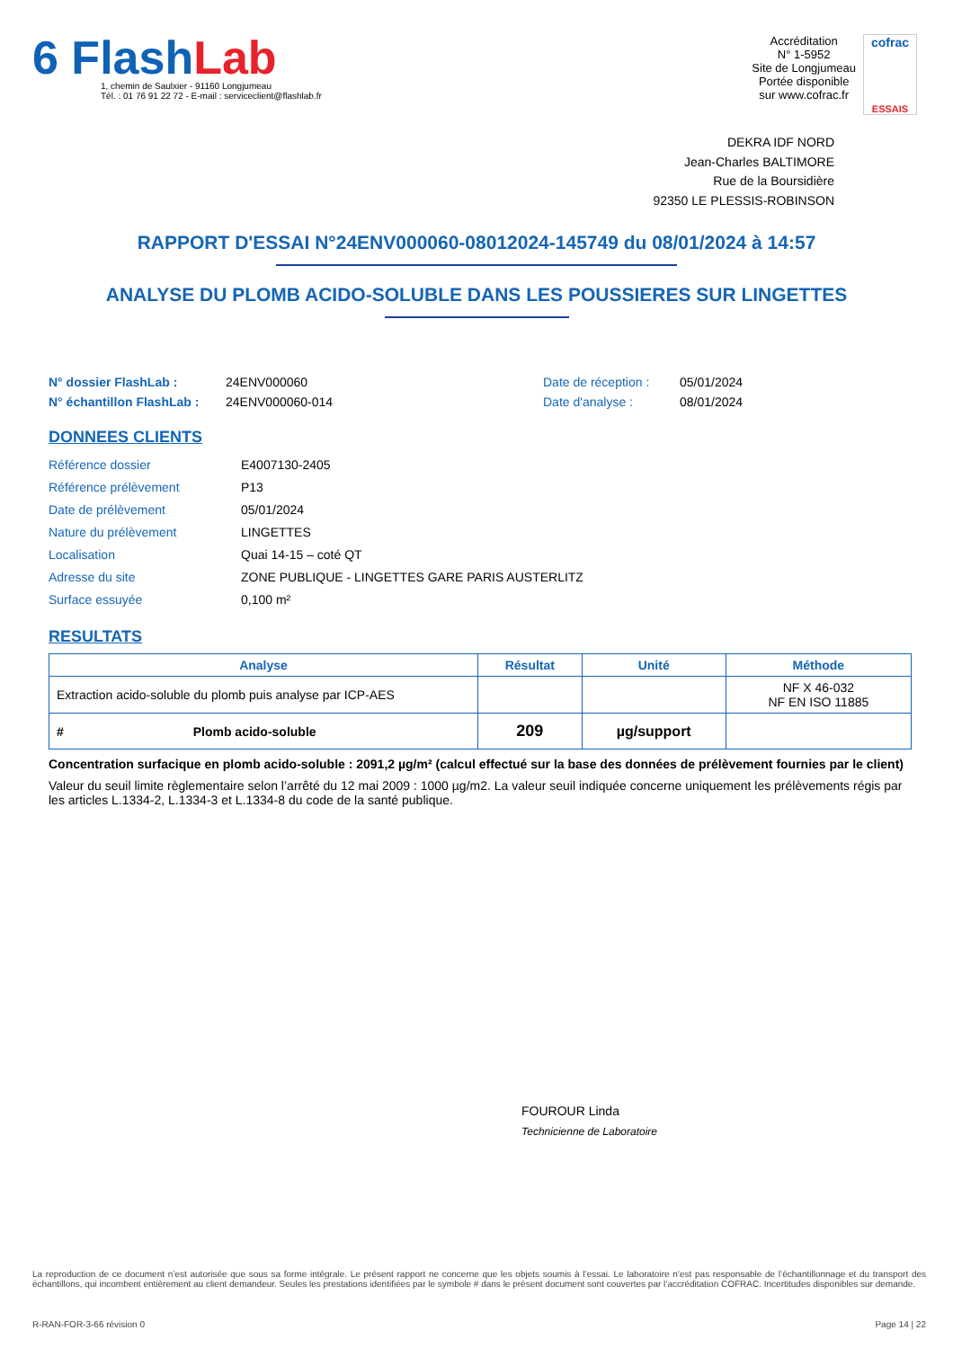6 Flash Lab
1, chemin de Saulxier - 91160 Longjumeau
Tél. : 01 76 91 22 72 - E-mail : serviceclient@flashlab.fr
Accréditation
N° 1-5952
Site de Longjumeau
Portée disponible
sur www.cofrac.fr
cofrac
ESSAIS
DEKRA IDF NORD
Jean-Charles BALTIMORE
Rue de la Boursidière
92350 LE PLESSIS-ROBINSON
RAPPORT D'ESSAI N°24ENV000060-08012024-145749 du 08/01/2024 à 14:57
ANALYSE DU PLOMB ACIDO-SOLUBLE DANS LES POUSSIERES SUR LINGETTES
N° dossier FlashLab : 24ENV000060 Date de réception : 05/01/2024 N° échantillon FlashLab : 24ENV000060-014 Date d'analyse : 08/01/2024
DONNEES CLIENTS
Référence dossier E4007130-2405 Référence prélèvement P13 Date de prélèvement 05/01/2024 Nature du prélèvement LINGETTES Localisation Quai 14-15 – coté QT Adresse du site ZONE PUBLIQUE - LINGETTES GARE PARIS AUSTERLITZ Surface essuyée 0,100 m²
RESULTATS
| Analyse | Résultat | Unité | Méthode |
| --- | --- | --- | --- |
| Extraction acido-soluble du plomb puis analyse par ICP-AES | | | NF X 46-032 NF EN ISO 11885 |
| # Plomb acido-soluble | 209 | µg/support | |
Concentration surfacique en plomb acido-soluble : 2091,2 µg/m² (calcul effectué sur la base des données de prélèvement fournies par le client)
Valeur du seuil limite règlementaire selon l’arrêté du 12 mai 2009 : 1000 µg/m2. La valeur seuil indiquée concerne uniquement les prélèvements régis par les articles L.1334-2, L.1334-3 et L.1334-8 du code de la santé publique.
FOUROUR Linda
Technicienne de Laboratoire
La reproduction de ce document n’est autorisée que sous sa forme intégrale. Le présent rapport ne concerne que les objets soumis à l’essai. Le laboratoire n’est pas responsable de l’échantillonnage et du transport des échantillons, qui incombent entièrement au client demandeur. Seules les prestations identifiées par le symbole # dans le présent document sont couvertes par l’accréditation COFRAC. Incertitudes disponibles sur demande.
R-RAN-FOR-3-66 révision 0 Page 14 | 22